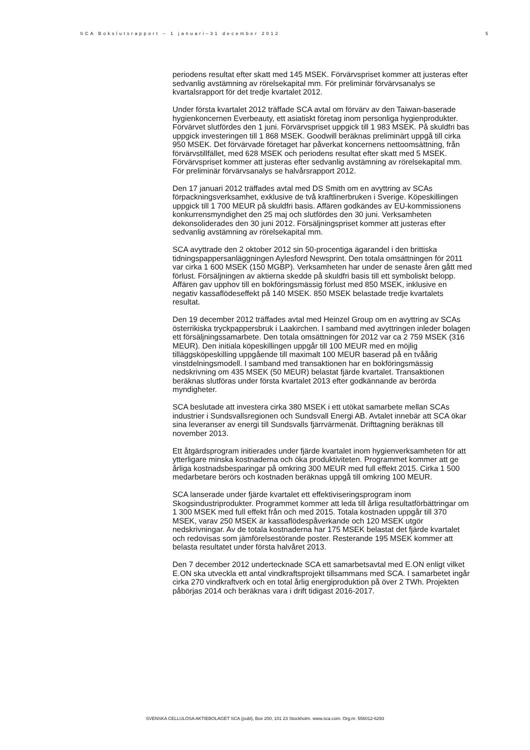SCA Bokslutsrapport – 1 januari–31 december 2012 5
periodens resultat efter skatt med 145 MSEK. Förvärvspriset kommer att justeras efter sedvanlig avstämning av rörelsekapital mm. För preliminär förvärvsanalys se kvartalsrapport för det tredje kvartalet 2012.
Under första kvartalet 2012 träffade SCA avtal om förvärv av den Taiwan-baserade hygienkoncernen Everbeauty, ett asiatiskt företag inom personliga hygienprodukter. Förvärvet slutfördes den 1 juni. Förvärvspriset uppgick till 1 983 MSEK. På skuldfri bas uppgick investeringen till 1 868 MSEK. Goodwill beräknas preliminärt uppgå till cirka 950 MSEK. Det förvärvade företaget har påverkat koncernens nettoomsättning, från förvärvstillfället, med 628 MSEK och periodens resultat efter skatt med 5 MSEK. Förvärvspriset kommer att justeras efter sedvanlig avstämning av rörelsekapital mm. För preliminär förvärvsanalys se halvårsrapport 2012.
Den 17 januari 2012 träffades avtal med DS Smith om en avyttring av SCAs förpackningsverksamhet, exklusive de två kraftlinerbruken i Sverige. Köpeskillingen uppgick till 1 700 MEUR på skuldfri basis. Affären godkändes av EU-kommissionens konkurrensmyndighet den 25 maj och slutfördes den 30 juni. Verksamheten dekonsoliderades den 30 juni 2012. Försäljningspriset kommer att justeras efter sedvanlig avstämning av rörelsekapital mm.
SCA avyttrade den 2 oktober 2012 sin 50-procentiga ägarandel i den brittiska tidningspappersanläggningen Aylesford Newsprint. Den totala omsättningen för 2011 var cirka 1 600 MSEK (150 MGBP). Verksamheten har under de senaste åren gått med förlust. Försäljningen av aktierna skedde på skuldfri basis till ett symboliskt belopp. Affären gav upphov till en bokföringsmässig förlust med 850 MSEK, inklusive en negativ kassaflödeseffekt på 140 MSEK. 850 MSEK belastade tredje kvartalets resultat.
Den 19 december 2012 träffades avtal med Heinzel Group om en avyttring av SCAs österrikiska tryckpappersbruk i Laakirchen. I samband med avyttringen inleder bolagen ett försäljningssamarbete. Den totala omsättningen för 2012 var ca 2 759 MSEK (316 MEUR). Den initiala köpeskillingen uppgår till 100 MEUR med en möjlig tilläggsköpeskilling uppgående till maximalt 100 MEUR baserad på en tvåårig vinstdelningsmodell. I samband med transaktionen har en bokföringsmässig nedskrivning om 435 MSEK (50 MEUR) belastat fjärde kvartalet. Transaktionen beräknas slutföras under första kvartalet 2013 efter godkännande av berörda myndigheter.
SCA beslutade att investera cirka 380 MSEK i ett utökat samarbete mellan SCAs industrier i Sundsvallsregionen och Sundsvall Energi AB. Avtalet innebär att SCA ökar sina leveranser av energi till Sundsvalls fjärrvärmenät. Drifttagning beräknas till november 2013.
Ett åtgärdsprogram initierades under fjärde kvartalet inom hygienverksamheten för att ytterligare minska kostnaderna och öka produktiviteten. Programmet kommer att ge årliga kostnadsbesparingar på omkring 300 MEUR med full effekt 2015. Cirka 1 500 medarbetare berörs och kostnaden beräknas uppgå till omkring 100 MEUR.
SCA lanserade under fjärde kvartalet ett effektiviseringsprogram inom Skogsindustriprodukter. Programmet kommer att leda till årliga resultatförbättringar om 1 300 MSEK med full effekt från och med 2015. Totala kostnaden uppgår till 370 MSEK, varav 250 MSEK är kassaflödespåverkande och 120 MSEK utgör nedskrivningar. Av de totala kostnaderna har 175 MSEK belastat det fjärde kvartalet och redovisas som jämförelsestörande poster. Resterande 195 MSEK kommer att belasta resultatet under första halvåret 2013.
Den 7 december 2012 undertecknade SCA ett samarbetsavtal med E.ON enligt vilket E.ON ska utveckla ett antal vindkraftsprojekt tillsammans med SCA. I samarbetet ingår cirka 270 vindkraftverk och en total årlig energiproduktion på över 2 TWh. Projekten påbörjas 2014 och beräknas vara i drift tidigast 2016-2017.
SVENSKA CELLULOSA AKTIEBOLAGET SCA (publ), Box 200, 101 23 Stockholm. www.sca.com. Org.nr. 556012-6293